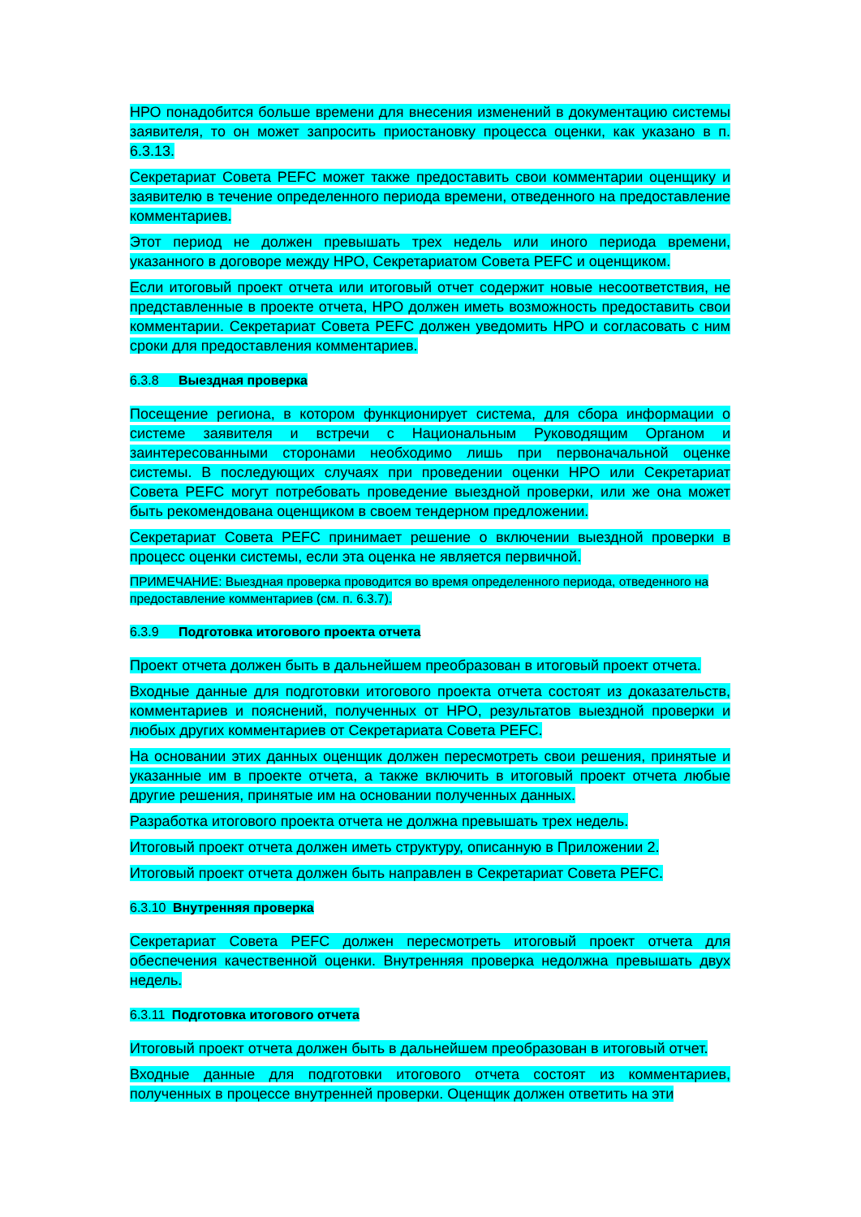НРО понадобится больше времени для внесения изменений в документацию системы заявителя, то он может запросить приостановку процесса оценки, как указано в п. 6.3.13.
Секретариат Совета PEFC может также предоставить свои комментарии оценщику и заявителю в течение определенного периода времени, отведенного на предоставление комментариев.
Этот период не должен превышать трех недель или иного периода времени, указанного в договоре между НРО, Секретариатом Совета PEFC и оценщиком.
Если итоговый проект отчета или итоговый отчет содержит новые несоответствия, не представленные в проекте отчета, НРО должен иметь возможность предоставить свои комментарии. Секретариат Совета PEFC должен уведомить НРО и согласовать с ним сроки для предоставления комментариев.
6.3.8 Выездная проверка
Посещение региона, в котором функционирует система, для сбора информации о системе заявителя и встречи с Национальным Руководящим Органом и заинтересованными сторонами необходимо лишь при первоначальной оценке системы. В последующих случаях при проведении оценки НРО или Секретариат Совета PEFC могут потребовать проведение выездной проверки, или же она может быть рекомендована оценщиком в своем тендерном предложении.
Секретариат Совета PEFC принимает решение о включении выездной проверки в процесс оценки системы, если эта оценка не является первичной.
ПРИМЕЧАНИЕ: Выездная проверка проводится во время определенного периода, отведенного на предоставление комментариев (см. п. 6.3.7).
6.3.9 Подготовка итогового проекта отчета
Проект отчета должен быть в дальнейшем преобразован в итоговый проект отчета.
Входные данные для подготовки итогового проекта отчета состоят из доказательств, комментариев и пояснений, полученных от НРО, результатов выездной проверки и любых других комментариев от Секретариата Совета PEFC.
На основании этих данных оценщик должен пересмотреть свои решения, принятые и указанные им в проекте отчета, а также включить в итоговый проект отчета любые другие решения, принятые им на основании полученных данных.
Разработка итогового проекта отчета не должна превышать трех недель.
Итоговый проект отчета должен иметь структуру, описанную в Приложении 2.
Итоговый проект отчета должен быть направлен в Секретариат Совета PEFC.
6.3.10 Внутренняя проверка
Секретариат Совета PEFC должен пересмотреть итоговый проект отчета для обеспечения качественной оценки. Внутренняя проверка недолжна превышать двух недель.
6.3.11 Подготовка итогового отчета
Итоговый проект отчета должен быть в дальнейшем преобразован в итоговый отчет.
Входные данные для подготовки итогового отчета состоят из комментариев, полученных в процессе внутренней проверки. Оценщик должен ответить на эти